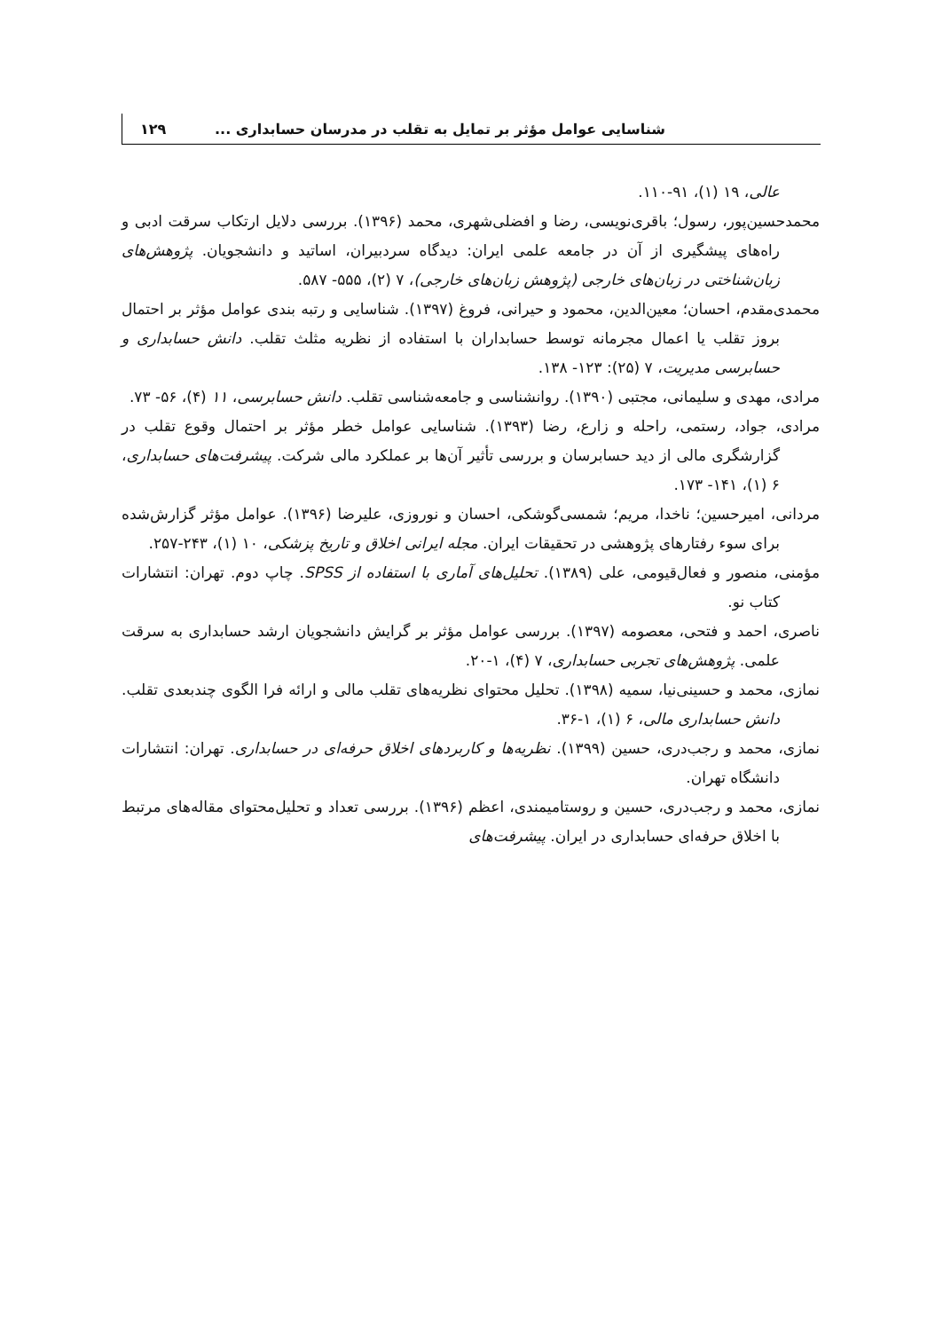شناسایی عوامل مؤثر بر تمایل به تقلب در مدرسان حسابداری ... ۱۲۹
عالی، ۱۹ (۱)، ۹۱-۱۱۰.
محمدحسین‌پور، رسول؛ باقری‌نویسی، رضا و افضلی‌شهری، محمد (۱۳۹۶). بررسی دلایل ارتکاب سرقت ادبی و راه‌های پیشگیری از آن در جامعه علمی ایران: دیدگاه سردبیران، اساتید و دانشجویان. پژوهش‌های زبان‌شناختی در زبان‌های خارجی (پژوهش زبان‌های خارجی)، ۷ (۲)، ۵۵۵- ۵۸۷.
محمدی‌مقدم، احسان؛ معین‌الدین، محمود و حیرانی، فروغ (۱۳۹۷). شناسایی و رتبه بندی عوامل مؤثر بر احتمال بروز تقلب یا اعمال مجرمانه توسط حسابداران با استفاده از نظریه مثلث تقلب. دانش حسابداری و حسابرسی مدیریت، ۷ (۲۵): ۱۲۳- ۱۳۸.
مرادی، مهدی و سلیمانی، مجتبی (۱۳۹۰). روانشناسی و جامعه‌شناسی تقلب. دانش حسابرسی، ۱۱ (۴)، ۵۶- ۷۳.
مرادی، جواد، رستمی، راحله و زارع، رضا (۱۳۹۳). شناسایی عوامل خطر مؤثر بر احتمال وقوع تقلب در گزارشگری مالی از دید حسابرسان و بررسی تأثیر آن‌ها بر عملکرد مالی شرکت. پیشرفت‌های حسابداری، ۶ (۱)، ۱۴۱- ۱۷۳.
مردانی، امیرحسین؛ ناخدا، مریم؛ شمسی‌گوشکی، احسان و نوروزی، علیرضا (۱۳۹۶). عوامل مؤثر گزارش‌شده برای سوء رفتارهای پژوهشی در تحقیقات ایران. مجله ایرانی اخلاق و تاریخ پزشکی، ۱۰ (۱)، ۲۴۳-۲۵۷.
مؤمنی، منصور و فعال‌قیومی، علی (۱۳۸۹). تحلیل‌های آماری با استفاده از SPSS. چاپ دوم. تهران: انتشارات کتاب نو.
ناصری، احمد و فتحی، معصومه (۱۳۹۷). بررسی عوامل مؤثر بر گرایش دانشجویان ارشد حسابداری به سرقت علمی. پژوهش‌های تجربی حسابداری، ۷ (۴)، ۱-۲۰.
نمازی، محمد و حسینی‌نیا، سمیه (۱۳۹۸). تحلیل محتوای نظریه‌های تقلب مالی و ارائه فرا الگوی چندبعدی تقلب. دانش حسابداری مالی، ۶ (۱)، ۱-۳۶.
نمازی، محمد و رجب‌دری، حسین (۱۳۹۹). نظریه‌ها و کاربردهای اخلاق حرفه‌ای در حسابداری. تهران: انتشارات دانشگاه تهران.
نمازی، محمد و رجب‌دری، حسین و روستامیمندی، اعظم (۱۳۹۶). بررسی تعداد و تحلیل‌محتوای مقاله‌های مرتبط با اخلاق حرفه‌ای حسابداری در ایران. پیشرفت‌های